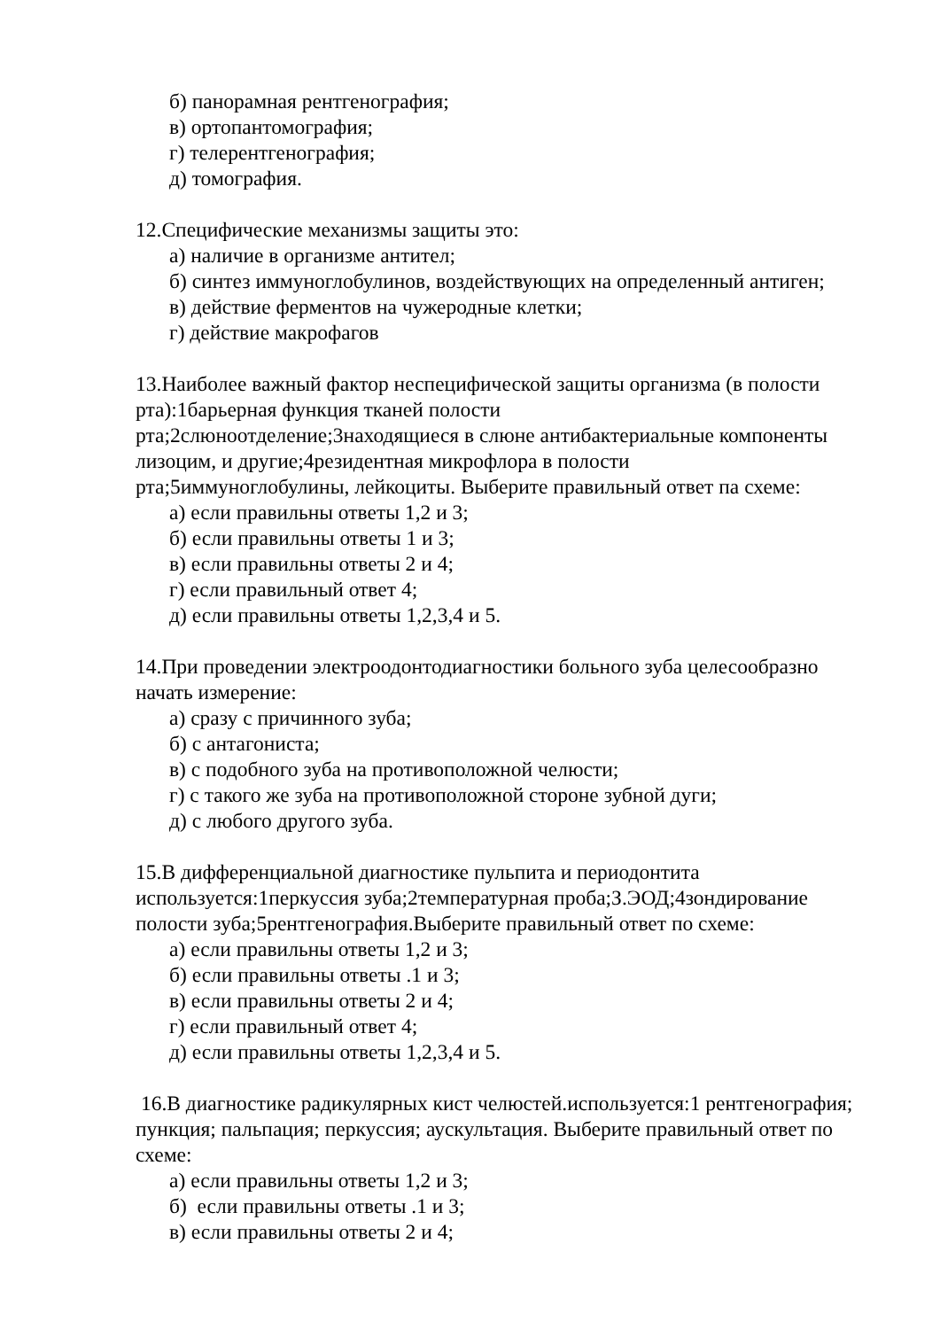б) панорамная рентгенография;
в) ортопантомография;
г) телерентгенография;
д) томография.
12.Специфические механизмы защиты это:
а) наличие в организме антител;
б) синтез иммуноглобулинов, воздействующих на определенный антиген;
в) действие ферментов на чужеродные клетки;
г) действие макрофагов
13.Наиболее важный фактор неспецифической защиты организма (в полости рта):1барьерная функция тканей полости
рта;2слюноотделение;3находящиеся в слюне антибактериальные компоненты лизоцим, и другие;4резидентная микрофлора в полости
рта;5иммуноглобулины, лейкоциты. Выберите правильный ответ па схеме:
а) если правильны ответы 1,2 и 3;
б) если правильны ответы 1 и 3;
в) если правильны ответы 2 и 4;
г) если правильный ответ 4;
д) если правильны ответы 1,2,3,4 и 5.
14.При проведении электроодонтодиагностики больного зуба целесообразно начать измерение:
а) сразу с причинного зуба;
б) с антагониста;
в) с подобного зуба на противоположной челюсти;
г) с такого же зуба на противоположной стороне зубной дуги;
д) с любого другого зуба.
15.В дифференциальной диагностике пульпита и периодонтита
используется:1перкуссия зуба;2температурная проба;З.ЭОД;4зондирование полости зуба;5рентгенография.Выберите правильный ответ по схеме:
а) если правильны ответы 1,2 и 3;
б) если правильны ответы .1 и 3;
в) если правильны ответы 2 и 4;
г) если правильный ответ 4;
д) если правильны ответы 1,2,3,4 и 5.
16.В диагностике радикулярных кист челюстей.используется:1 рентгенография; пункция; пальпация; перкуссия; аускультация. Выберите правильный ответ по схеме:
а) если правильны ответы 1,2 и 3;
б) если правильны ответы .1 и 3;
в) если правильны ответы 2 и 4;